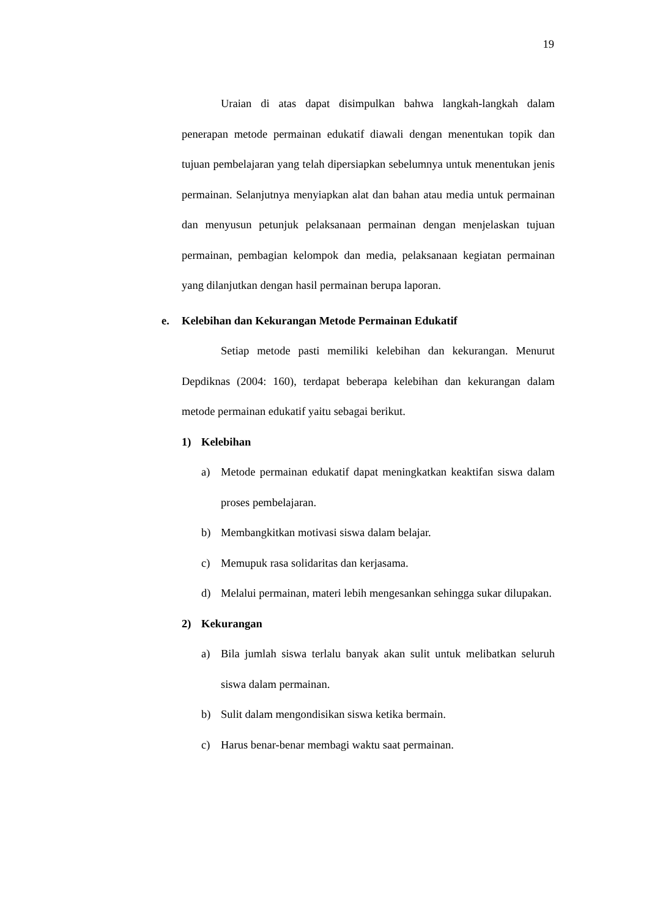19
Uraian di atas dapat disimpulkan bahwa langkah-langkah dalam penerapan metode permainan edukatif diawali dengan menentukan topik dan tujuan pembelajaran yang telah dipersiapkan sebelumnya untuk menentukan jenis permainan. Selanjutnya menyiapkan alat dan bahan atau media untuk permainan dan menyusun petunjuk pelaksanaan permainan dengan menjelaskan tujuan permainan, pembagian kelompok dan media, pelaksanaan kegiatan permainan yang dilanjutkan dengan hasil permainan berupa laporan.
e. Kelebihan dan Kekurangan Metode Permainan Edukatif
Setiap metode pasti memiliki kelebihan dan kekurangan. Menurut Depdiknas (2004: 160), terdapat beberapa kelebihan dan kekurangan dalam metode permainan edukatif yaitu sebagai berikut.
1) Kelebihan
a) Metode permainan edukatif dapat meningkatkan keaktifan siswa dalam proses pembelajaran.
b) Membangkitkan motivasi siswa dalam belajar.
c) Memupuk rasa solidaritas dan kerjasama.
d) Melalui permainan, materi lebih mengesankan sehingga sukar dilupakan.
2) Kekurangan
a) Bila jumlah siswa terlalu banyak akan sulit untuk melibatkan seluruh siswa dalam permainan.
b) Sulit dalam mengondisikan siswa ketika bermain.
c) Harus benar-benar membagi waktu saat permainan.